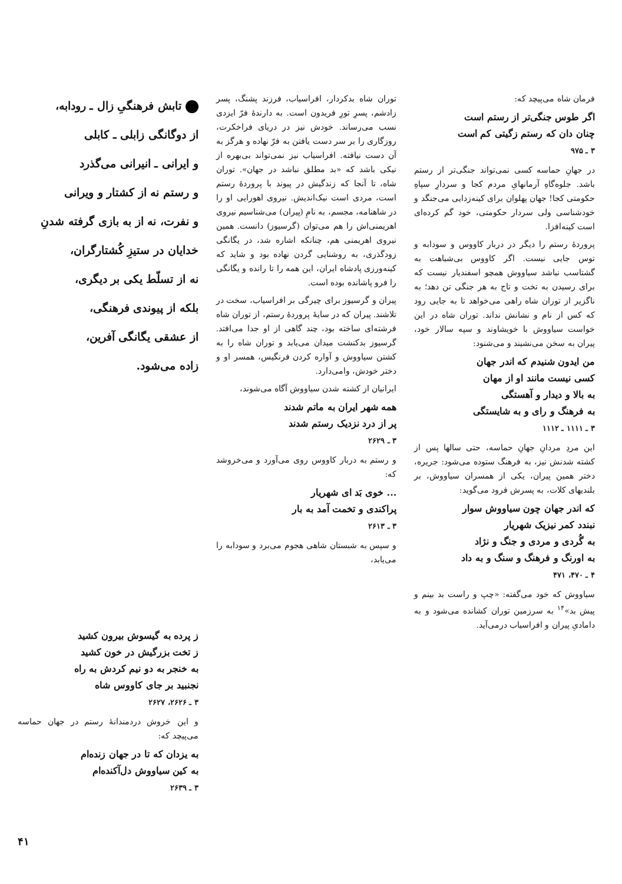فرمان شاه می‌پیچد که:
اگر طوس جنگی‌تر از رستم است
چنان دان که رستم زگیتی کم است
۳ ـ ۹۷۵
در جهانِ حماسه کسی نمی‌تواند جنگی‌تر از رستم باشد. جلوه‌گاهِ آرمانهایِ مردم کجا و سردارِ سپاهِ حکومتی کجا! جهان پهلوان برای کینه‌زدایی می‌جنگد و خودشناسی ولی سردار حکومتی، خود گم کرده‌ای است کینه‌افزا.
پروردهٔ رستم را دیگر در دربار کاووس و سودابه و توس جایی نیست. اگر کاووس بی‌شباهت به گشتاسب نباشد سیاووش همچو اسفندیار نیست که برای رسیدن به تخت و تاج به هر جنگی تن دهد؛ به ناگزیر از توران شاه راهی می‌خواهد تا به جایی رود که کس از نام و نشانش نداند. توران شاه در این خواست سیاووش با خویشاوند و سپه سالار خود، پیران به سخن می‌نشیند و می‌شنود:
من ایدون شنیدم که اندر جهان
کسی نیست مانند او از مهان
به بالا و دیدار و آهستگی
به فرهنگ و رای و به شایستگی
۳ ـ ۱۱۱۱ ـ ۱۱۱۲
این مردِ مردانِ جهانِ حماسه، حتی سالها پس از کشته شدنش نیز، به فرهنگ ستوده می‌شود: جریره، دختر همین پیران، یکی از همسران سیاووش، بر بلندیهای کلات، به پسرش فرود می‌گوید:
که اندر جهان چون سیاووش سوار
نبندد کمر نیزیک شهریار
به گُردی و مردی و جنگ و نژاد
به اورنگ و فرهنگ و سنگ و به داد
۴ ـ ۴۷۰، ۴۷۱
سیاووش که خود می‌گفته: «چپ و راست بد بینم و پیش بد»<sup>۱۴</sup> به سرزمین توران کشانده می‌شود و به دامادیِ پیران و افراسیاب درمی‌آید.
توران شاه بدکردار، افراسیاب، فرزند پشنگ، پسر زادشم، پسرِ تورِ فریدون است. به دارندهٔ فرّ ایزدی نسب می‌رساند. خودش نیز در دریای فراخکرت، روزگاری را بر سر دست یافتن به فرّ نهاده و هرگز به آن دست نیافته. افراسیاب نیز نمی‌تواند بی‌بهره از نیکی باشد که «بد مطلق نباشد در جهان». توران شاه، تا آنجا که زندگیش در پیوند با پروردهٔ رستم است، مردی است نیک‌اندیش. نیروی اهورایی او را در شاهنامه، مجسم، به نامِ (پیران) می‌شناسیم نیروی اهریمنی‌اش را هم می‌توان (گرسیوز) دانست. همین نیروی اهریمنی هم، چنانکه اشاره شد، در یگانگی زودگذری، به روشنایی گردن نهاده بود و شاید که کینه‌ورزی پادشاه ایران، این همه را تا رانده و یگانگی را فرو پاشانده بوده است.
پیران و گرسیوز برای چیرگی بر افراسیاب، سخت در تلاشند. پیران که در سایهٔ پروردهٔ رستم، از توران شاه فرشته‌ای ساخته بود، چند گاهی از او جدا می‌افتد. گرسیوز بدکنشت میدان می‌یابد و توران شاه را به کشتن سیاووش و آواره کردن فرنگیس، همسر او و دختر خودش، وامی‌دارد.
ایرانیان از کشته شدن سیاووش آگاه می‌شوند،
همه شهر ایران به ماتم شدند
پر از درد نزدیک رستم شدند
۳ ـ ۲۶۲۹
و رستم به دربار کاووس روی می‌آورد و می‌خروشد که:
... خوی بَد ای شهریار
پراکندی و تخمت آمد به بار
۳ ـ ۲۶۱۳
و سپس به شبستان شاهی هجوم می‌برد و سودابه را می‌یابد،
تابش فرهنگیِ زال ـ رودابه،
از دوگانگی زابلی ـ کابلی
و ایرانی ـ انیرانی می‌گذرد
و رستم نه از کشتار و ویرانی
و نفرت، نه از به بازی گرفته شدنِ
خدایان در ستیزِ کُشتارگران،
نه از تسلّط یکی بر دیگری،
بلکه از پیوندی فرهنگی،
از عشقی یگانگی آفرین،
زاده می‌شود.
ز پرده به گیسوش بیرون کشید
ز تخت بزرگیش در خون کشید
به خنجر به دو نیم کردش به راه
نجنبید بر جای کاووس شاه
۳ ـ ۲۶۲۶، ۲۶۲۷
و این خروش دردمندانهٔ رستم در جهان حماسه می‌پیچد که:
به یزدان که تا در جهان زنده‌ام
به کین سیاووش دل‌آکنده‌ام
۳ ـ ۲۶۳۹
۴۱